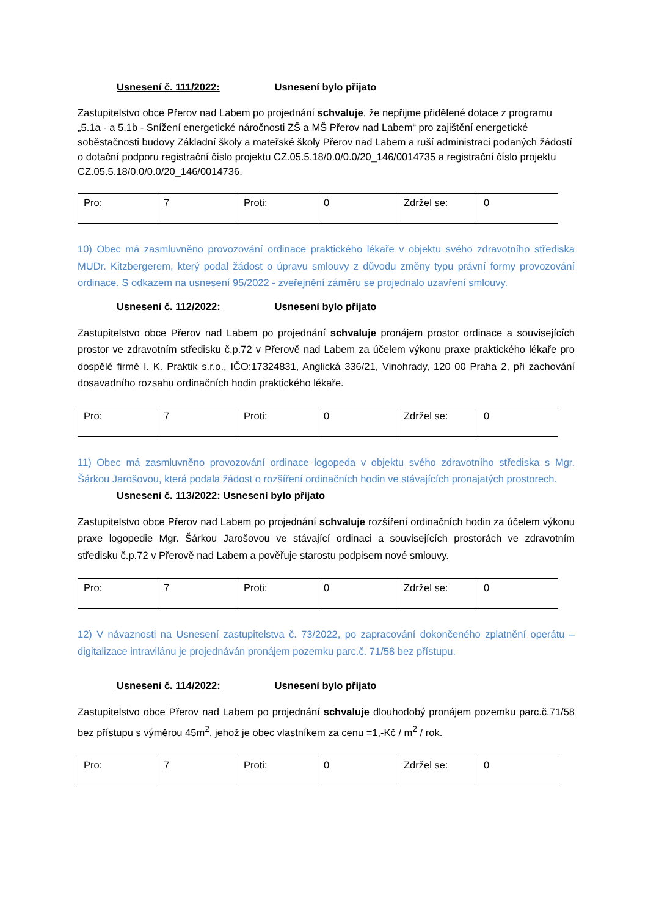Usnesení č. 111/2022: Usnesení bylo přijato
Zastupitelstvo obce Přerov nad Labem po projednání schvaluje, že nepřijme přidělené dotace z programu „5.1a - a 5.1b - Snížení energetické náročnosti ZŠ a MŠ Přerov nad Labem“ pro zajištění energetické soběstačnosti budovy Základní školy a mateřské školy Přerov nad Labem a ruší administraci podaných žádostí o dotační podporu registrační číslo projektu CZ.05.5.18/0.0/0.0/20_146/0014735 a registrační číslo projektu CZ.05.5.18/0.0/0.0/20_146/0014736.
| Pro: | 7 | Proti: | 0 | Zdržel se: | 0 |
10) Obec má zasmluvněno provozování ordinace praktického lékaře v objektu svého zdravotního střediska MUDr. Kitzbergerem, který podal žádost o úpravu smlouvy z důvodu změny typu právní formy provozování ordinace. S odkazem na usnesení 95/2022 - zveřejnění záměru se projednalo uzavření smlouvy.
Usnesení č. 112/2022: Usnesení bylo přijato
Zastupitelstvo obce Přerov nad Labem po projednání schvaluje pronájem prostor ordinace a souvisejících prostor ve zdravotním středisku č.p.72 v Přerově nad Labem za účelem výkonu praxe praktického lékaře pro dospělé firmě I. K. Praktik s.r.o., IČO:17324831, Anglická 336/21, Vinohrady, 120 00 Praha 2, při zachování dosavadního rozsahu ordinačních hodin praktického lékaře.
| Pro: | 7 | Proti: | 0 | Zdržel se: | 0 |
11) Obec má zasmluvněno provozování ordinace logopeda v objektu svého zdravotního střediska s Mgr. Šárkou Jarošovou, která podala žádost o rozšíření ordinačních hodin ve stávajících pronajatých prostorech.
Usnesení č. 113/2022: Usnesení bylo přijato
Zastupitelstvo obce Přerov nad Labem po projednání schvaluje rozšíření ordinačních hodin za účelem výkonu praxe logopedie Mgr. Šárkou Jarošovou ve stávající ordinaci a souvisejících prostorách ve zdravotním středisku č.p.72 v Přerově nad Labem a pověřuje starostu podpisem nové smlouvy.
| Pro: | 7 | Proti: | 0 | Zdržel se: | 0 |
12) V návaznosti na Usnesení zastupitelstva č. 73/2022, po zapracování dokončeného zplatnění operátu – digitalizace intravilánu je projednáván pronájem pozemku parc.č. 71/58 bez přístupu.
Usnesení č. 114/2022: Usnesení bylo přijato
Zastupitelstvo obce Přerov nad Labem po projednání schvaluje dlouhodobý pronájem pozemku parc.č.71/58 bez přístupu s výměrou 45m<sup>2</sup>, jehož je obec vlastníkem za cenu =1,-Kč / m<sup>2</sup> / rok.
| Pro: | 7 | Proti: | 0 | Zdržel se: | 0 |